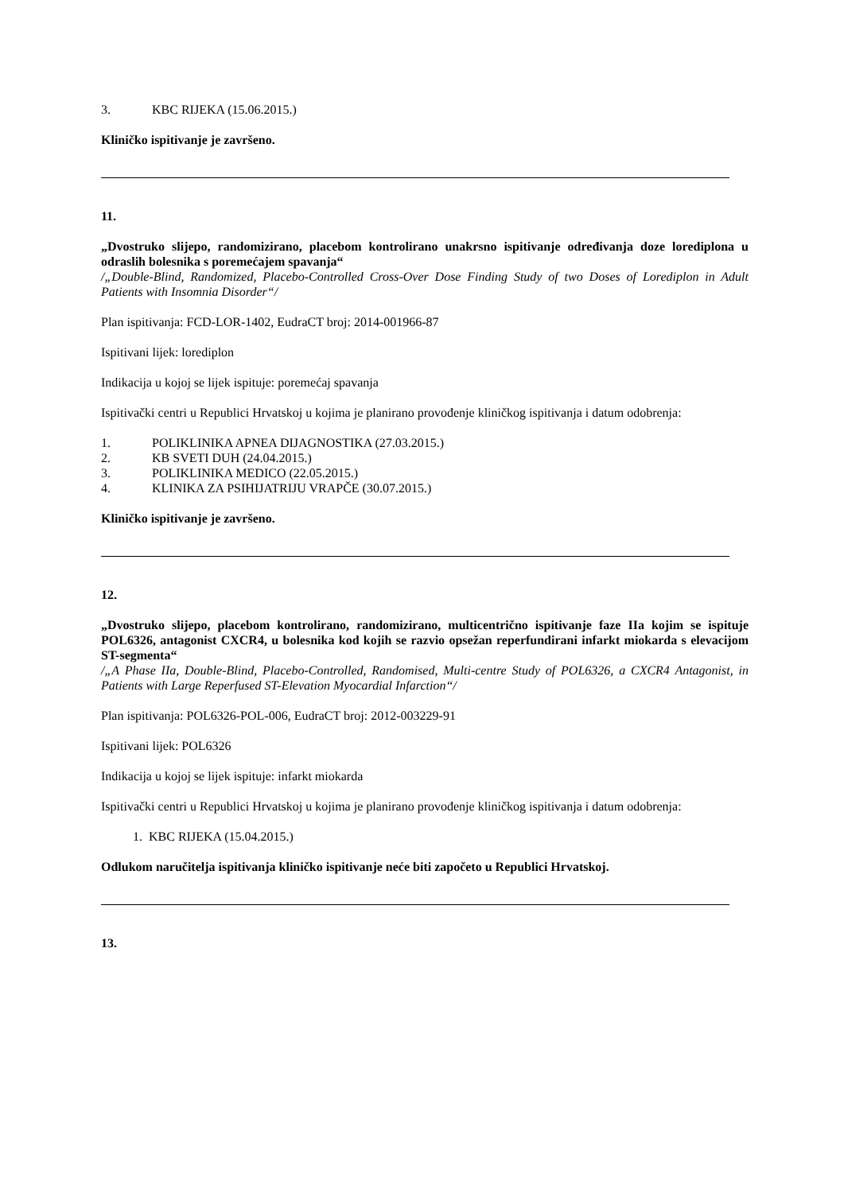3. KBC RIJEKA (15.06.2015.)
Kliničko ispitivanje je završeno.
11.
„Dvostruko slijepo, randomizirano, placebom kontrolirano unakrsno ispitivanje određivanja doze lorediplona u odraslih bolesnika s poremećajem spavanja“
/„Double-Blind, Randomized, Placebo-Controlled Cross-Over Dose Finding Study of two Doses of Lorediplon in Adult Patients with Insomnia Disorder“/
Plan ispitivanja: FCD-LOR-1402, EudraCT broj: 2014-001966-87
Ispitivani lijek: lorediplon
Indikacija u kojoj se lijek ispituje: poremećaj spavanja
Ispitivački centri u Republici Hrvatskoj u kojima je planirano provođenje kliničkog ispitivanja i datum odobrenja:
1. POLIKLINIKA APNEA DIJAGNOSTIKA (27.03.2015.)
2. KB SVETI DUH (24.04.2015.)
3. POLIKLINIKA MEDICO (22.05.2015.)
4. KLINIKA ZA PSIHIJATRIJU VRAPČE (30.07.2015.)
Kliničko ispitivanje je završeno.
12.
„Dvostruko slijepo, placebom kontrolirano, randomizirano, multicentrično ispitivanje faze IIa kojim se ispituje POL6326, antagonist CXCR4, u bolesnika kod kojih se razvio opsežan reperfundirani infarkt miokarda s elevacijom ST-segmenta“
/„A Phase IIa, Double-Blind, Placebo-Controlled, Randomised, Multi-centre Study of POL6326, a CXCR4 Antagonist, in Patients with Large Reperfused ST-Elevation Myocardial Infarction“/
Plan ispitivanja: POL6326-POL-006, EudraCT broj: 2012-003229-91
Ispitivani lijek: POL6326
Indikacija u kojoj se lijek ispituje: infarkt miokarda
Ispitivački centri u Republici Hrvatskoj u kojima je planirano provođenje kliničkog ispitivanja i datum odobrenja:
1. KBC RIJEKA (15.04.2015.)
Odlukom naručitelja ispitivanja kliničko ispitivanje neće biti započeto u Republici Hrvatskoj.
13.